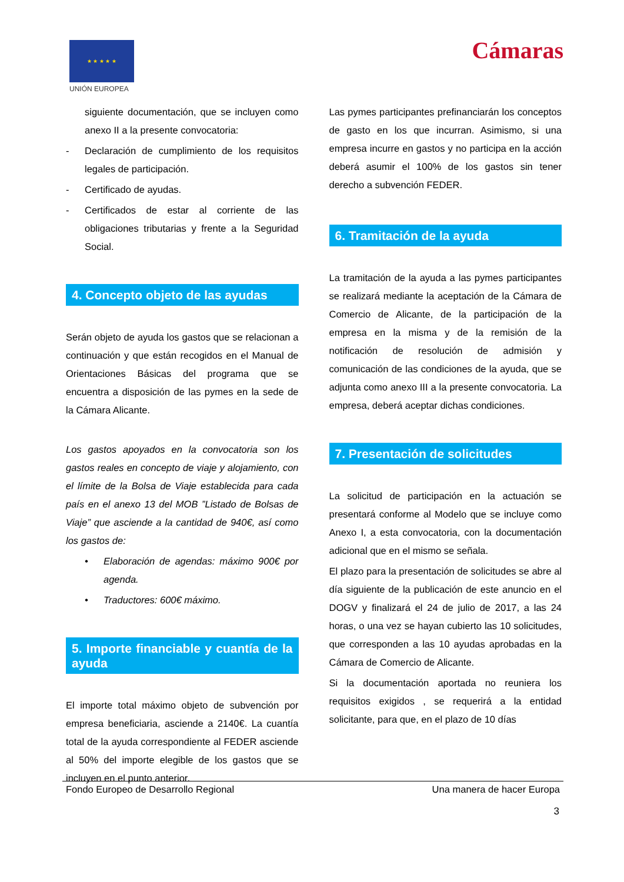★ ★ ★ ★ ★
UNIÓN EUROPEA
Cámaras
siguiente documentación, que se incluyen como anexo II a la presente convocatoria:
- Declaración de cumplimiento de los requisitos legales de participación.
- Certificado de ayudas.
- Certificados de estar al corriente de las obligaciones tributarias y frente a la Seguridad Social.
4. Concepto objeto de las ayudas
Serán objeto de ayuda los gastos que se relacionan a continuación y que están recogidos en el Manual de Orientaciones Básicas del programa que se encuentra a disposición de las pymes en la sede de la Cámara Alicante.
Los gastos apoyados en la convocatoria son los gastos reales en concepto de viaje y alojamiento, con el límite de la Bolsa de Viaje establecida para cada país en el anexo 13 del MOB ”Listado de Bolsas de Viaje” que asciende a la cantidad de 940€, así como los gastos de:
• Elaboración de agendas: máximo 900€ por agenda.
• Traductores: 600€ máximo.
5. Importe financiable y cuantía de la ayuda
El importe total máximo objeto de subvención por empresa beneficiaria, asciende a 2140€. La cuantía total de la ayuda correspondiente al FEDER asciende al 50% del importe elegible de los gastos que se incluyen en el punto anterior.
Las pymes participantes prefinanciarán los conceptos de gasto en los que incurran. Asimismo, si una empresa incurre en gastos y no participa en la acción deberá asumir el 100% de los gastos sin tener derecho a subvención FEDER.
6. Tramitación de la ayuda
La tramitación de la ayuda a las pymes participantes se realizará mediante la aceptación de la Cámara de Comercio de Alicante, de la participación de la empresa en la misma y de la remisión de la notificación de resolución de admisión y comunicación de las condiciones de la ayuda, que se adjunta como anexo III a la presente convocatoria. La empresa, deberá aceptar dichas condiciones.
7. Presentación de solicitudes
La solicitud de participación en la actuación se presentará conforme al Modelo que se incluye como Anexo I, a esta convocatoria, con la documentación adicional que en el mismo se señala.
El plazo para la presentación de solicitudes se abre al día siguiente de la publicación de este anuncio en el DOGV y finalizará el 24 de julio de 2017, a las 24 horas, o una vez se hayan cubierto las 10 solicitudes, que corresponden a las 10 ayudas aprobadas en la Cámara de Comercio de Alicante.
Si la documentación aportada no reuniera los requisitos exigidos , se requerirá a la entidad solicitante, para que, en el plazo de 10 días
Fondo Europeo de Desarrollo Regional Una manera de hacer Europa
3